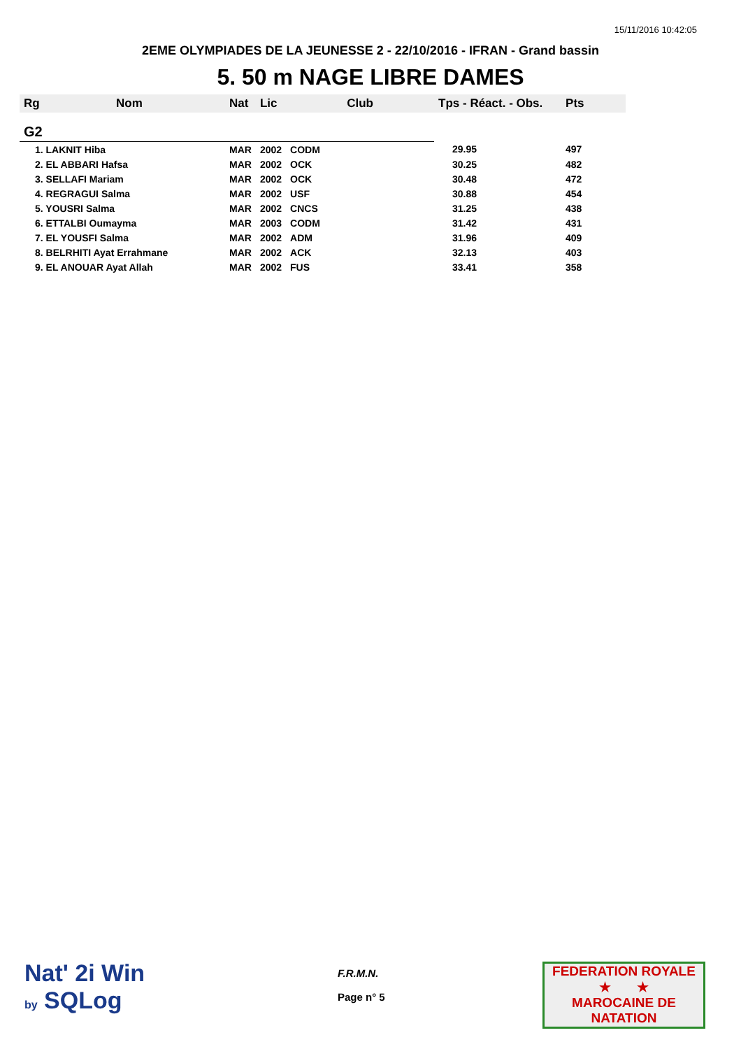15/11/2016 10:42:05
2EME OLYMPIADES DE LA JEUNESSE 2 - 22/10/2016 - IFRAN - Grand bassin
5. 50 m NAGE LIBRE DAMES
| Rg | Nom | Nat | Lic | Club | Tps - Réact. - Obs. | Pts |
| --- | --- | --- | --- | --- | --- | --- |
| G2 | | | | | | |
| 1. LAKNIT Hiba | | MAR | 2002 | CODM | 29.95 | 497 |
| 2. EL ABBARI Hafsa | | MAR | 2002 | OCK | 30.25 | 482 |
| 3. SELLAFI Mariam | | MAR | 2002 | OCK | 30.48 | 472 |
| 4. REGRAGUI Salma | | MAR | 2002 | USF | 30.88 | 454 |
| 5. YOUSRI Salma | | MAR | 2002 | CNCS | 31.25 | 438 |
| 6. ETTALBI Oumayma | | MAR | 2003 | CODM | 31.42 | 431 |
| 7. EL YOUSFI Salma | | MAR | 2002 | ADM | 31.96 | 409 |
| 8. BELRHITI Ayat Errahmane | | MAR | 2002 | ACK | 32.13 | 403 |
| 9. EL ANOUAR Ayat Allah | | MAR | 2002 | FUS | 33.41 | 358 |
Nat' 2i Win
by SQLog
F.R.M.N.
Page n° 5
FEDERATION ROYALE
★ ★
MAROCAINE DE NATATION